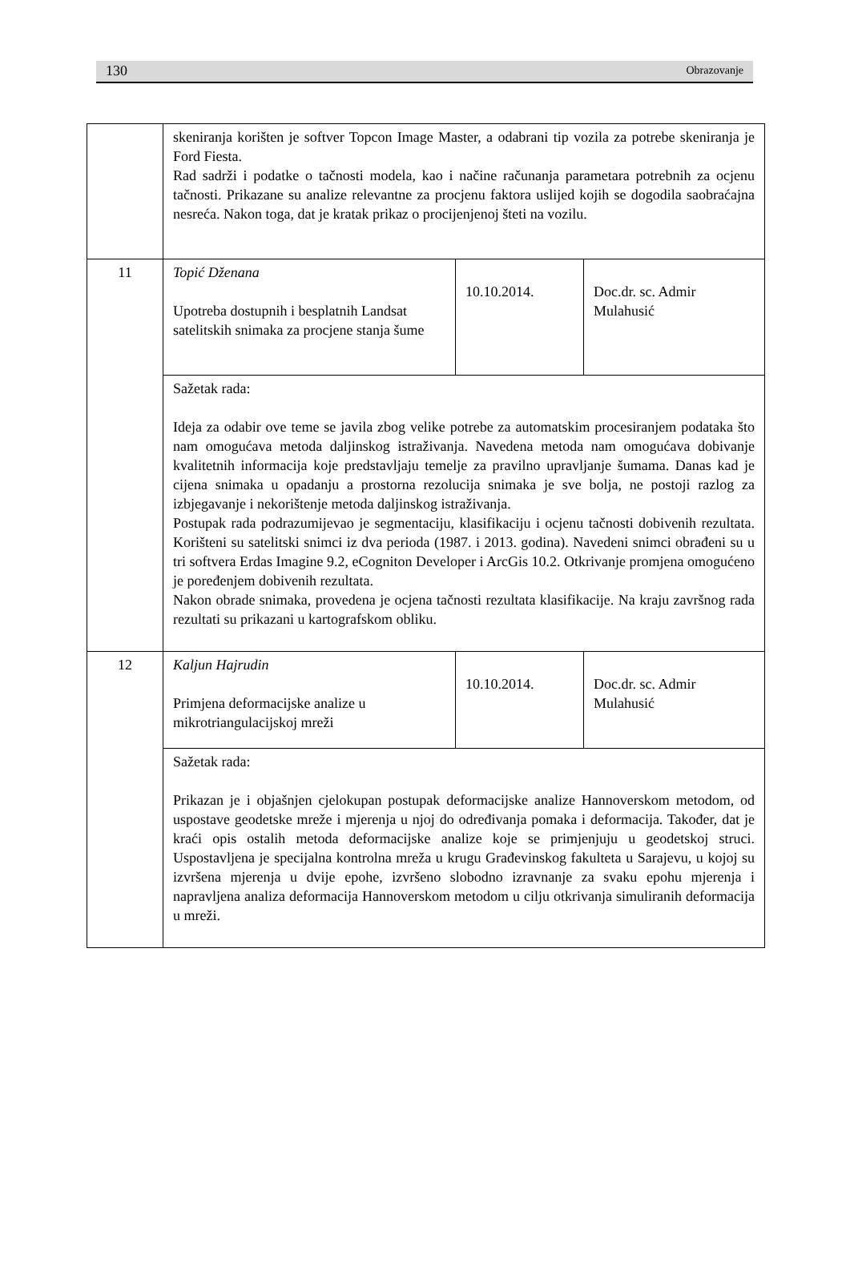130 Obrazovanje
| | skeniranja korišten je softver Topcon Image Master, a odabrani tip vozila za potrebe skeniranja je Ford Fiesta. Rad sadrži i podatke o tačnosti modela, kao i načine računanja parametara potrebnih za ocjenu tačnosti. Prikazane su analize relevantne za procjenu faktora uslijed kojih se dogodila saobraćajna nesreća. Nakon toga, dat je kratak prikaz o procijenjenoj šteti na vozilu. | | |
| 11 | Topić Dženana Upotreba dostupnih i besplatnih Landsat satelitskih snimaka za procjene stanja šume | 10.10.2014. | Doc.dr. sc. Admir Mulahusić |
| | Sažetak rada: Ideja za odabir ove teme se javila zbog velike potrebe za automatskim procesiranjem podataka što nam omogućava metoda daljinskog istraživanja. Navedena metoda nam omogućava dobivanje kvalitetnih informacija koje predstavljaju temelje za pravilno upravljanje šumama. Danas kad je cijena snimaka u opadanju a prostorna rezolucija snimaka je sve bolja, ne postoji razlog za izbjegavanje i nekorištenje metoda daljinskog istraživanja. Postupak rada podrazumijevao je segmentaciju, klasifikaciju i ocjenu tačnosti dobivenih rezultata. Korišteni su satelitski snimci iz dva perioda (1987. i 2013. godina). Navedeni snimci obrađeni su u tri softvera Erdas Imagine 9.2, eCogniton Developer i ArcGis 10.2. Otkrivanje promjena omogućeno je poređenjem dobivenih rezultata. Nakon obrade snimaka, provedena je ocjena tačnosti rezultata klasifikacije. Na kraju završnog rada rezultati su prikazani u kartografskom obliku. | | |
| 12 | Kaljun Hajrudin Primjena deformacijske analize u mikrotriangulacijskoj mreži | 10.10.2014. | Doc.dr. sc. Admir Mulahusić |
| | Sažetak rada: Prikazan je i objašnjen cjelokupan postupak deformacijske analize Hannoverskom metodom, od uspostave geodetske mreže i mjerenja u njoj do određivanja pomaka i deformacija. Također, dat je kraći opis ostalih metoda deformacijske analize koje se primjenjuju u geodetskoj struci. Uspostavljena je specijalna kontrolna mreža u krugu Građevinskog fakulteta u Sarajevu, u kojoj su izvršena mjerenja u dvije epohe, izvršeno slobodno izravnanje za svaku epohu mjerenja i napravljena analiza deformacija Hannoverskom metodom u cilju otkrivanja simuliranih deformacija u mreži. | | |